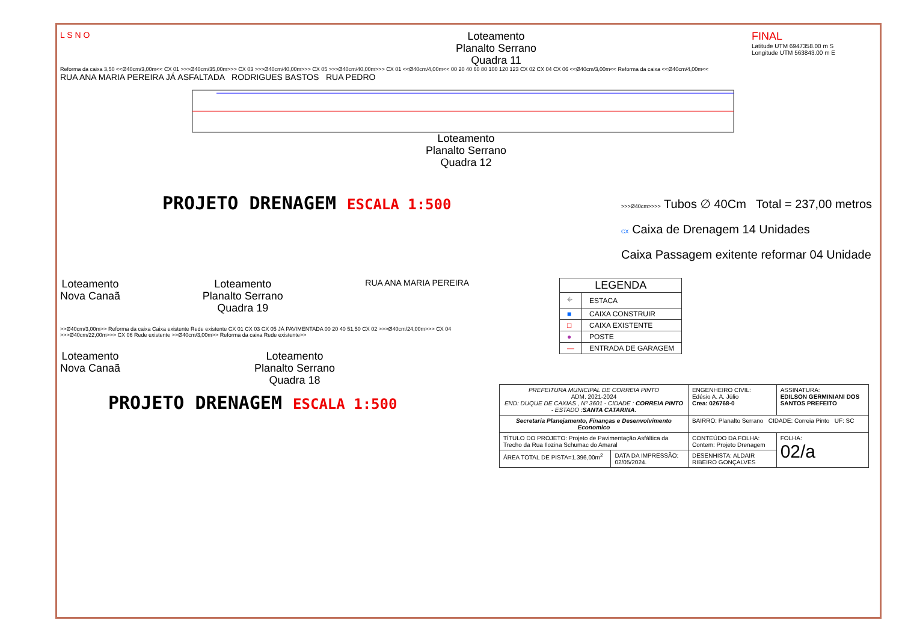L S N O
Loteamento
Planalto Serrano
Quadra 11
FINAL
Latitude UTM 6947358.00 m S
Longitude UTM 563843.00 m E
Reforma da caixa 3,50 <<Ø40cm/3,00m<< CX 01 >>>Ø40cm/35,00m>>> CX 03 >>>Ø40cm/40,00m>>> CX 05 >>>Ø40cm/40,00m>>> CX 01 <<Ø40cm/4,00m<< 00 20 40 60 80 100 120 123 CX 02 CX 04 CX 06 <<Ø40cm/3,00m<< Reforma da caixa <<Ø40cm/4,00m<<
RUA ANA MARIA PEREIRA JÁ ASFALTADA RODRIGUES BASTOS RUA PEDRO
Loteamento
Planalto Serrano
Quadra 12
PROJETO DRENAGEM ESCALA 1:500
>>>Ø40cm>>>> Tubos ∅ 40Cm Total = 237,00 metros
CX Caixa de Drenagem 14 Unidades
Caixa Passagem exitente reformar 04 Unidade
Loteamento
Nova Canaã
Loteamento
Planalto Serrano
Quadra 19
RUA ANA MARIA PEREIRA
>>Ø40cm/3,00m>> Reforma da caixa Caixa existente Rede existente CX 01 CX 03 CX 05 JÁ PAVIMENTADA 00 20 40 51,50 CX 02 >>>Ø40cm/24,00m>>> CX 04 >>>Ø40cm/22,00m>>> CX 06 Rede existente >>Ø40cm/3,00m>> Reforma da caixa Rede existente>>
Loteamento
Nova Canaã
Loteamento
Planalto Serrano
Quadra 18
PROJETO DRENAGEM ESCALA 1:500
| LEGENDA | |
| --- | --- |
| ⌖ | ESTACA |
| ■ | CAIXA CONSTRUIR |
| □ | CAIXA EXISTENTE |
| ● | POSTE |
| — | ENTRADA DE GARAGEM |
| PREFEITURA MUNICIPAL DE CORREIA PINTO ADM. 2021-2024 END: DUQUE DE CAXIAS , Nº 3601 - CIDADE : CORREIA PINTO - ESTADO : SANTA CATARINA . | | ENGENHEIRO CIVIL: Edésio A. A. Júlio Crea: 026768-0 | ASSINATURA: EDILSON GERMINIANI DOS SANTOS PREFEITO |
| Secretaria Planejamento, Finanças e Desenvolvimento Economico | | BAIRRO: Planalto Serrano CIDADE: Correia Pinto UF: SC | |
| TÍTULO DO PROJETO: Projeto de Pavimentação Asfáltica da Trecho da Rua Ilozina Schumac do Amaral | | CONTEÚDO DA FOLHA: Contem: Projeto Drenagem | FOLHA: 02/a |
| ÁREA TOTAL DE PISTA=1.396,00m<sup>2</sup> | DATA DA IMPRESSÃO: 02/05/2024. | DESENHISTA: ALDAIR RIBEIRO GONÇALVES | |